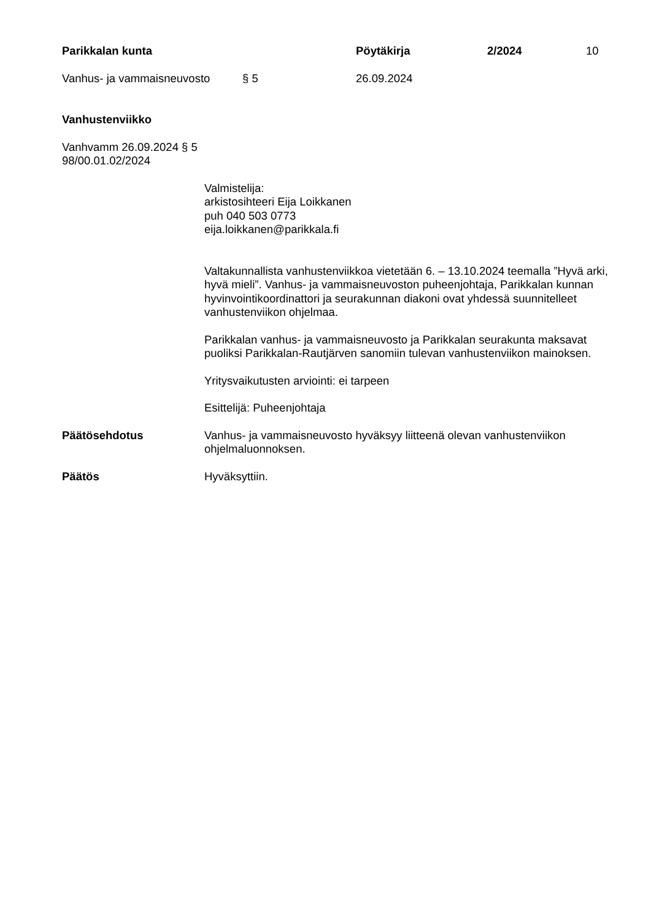Parikkalan kunta Pöytäkirja 2/2024 10
Vanhus- ja vammaisneuvosto § 5 26.09.2024
Vanhustenviikko
Vanhvamm 26.09.2024 § 5
98/00.01.02/2024
Valmistelija:
arkistosihteeri Eija Loikkanen
puh 040 503 0773
eija.loikkanen@parikkala.fi
Valtakunnallista vanhustenviikkoa vietetään 6. – 13.10.2024 teemalla ”Hyvä arki, hyvä mieli”. Vanhus- ja vammaisneuvoston puheenjohtaja, Parikkalan kunnan hyvinvointikoordinattori ja seurakunnan diakoni ovat yhdessä suunnitelleet vanhustenviikon ohjelmaa.
Parikkalan vanhus- ja vammaisneuvosto ja Parikkalan seurakunta maksavat puoliksi Parikkalan-Rautjärven sanomiin tulevan vanhustenviikon mainoksen.
Yritysvaikutusten arviointi: ei tarpeen
Esittelijä: Puheenjohtaja
Päätösehdotus Vanhus- ja vammaisneuvosto hyväksyy liitteenä olevan vanhustenviikon ohjelmaluonnoksen.
Päätös Hyväksyttiin.